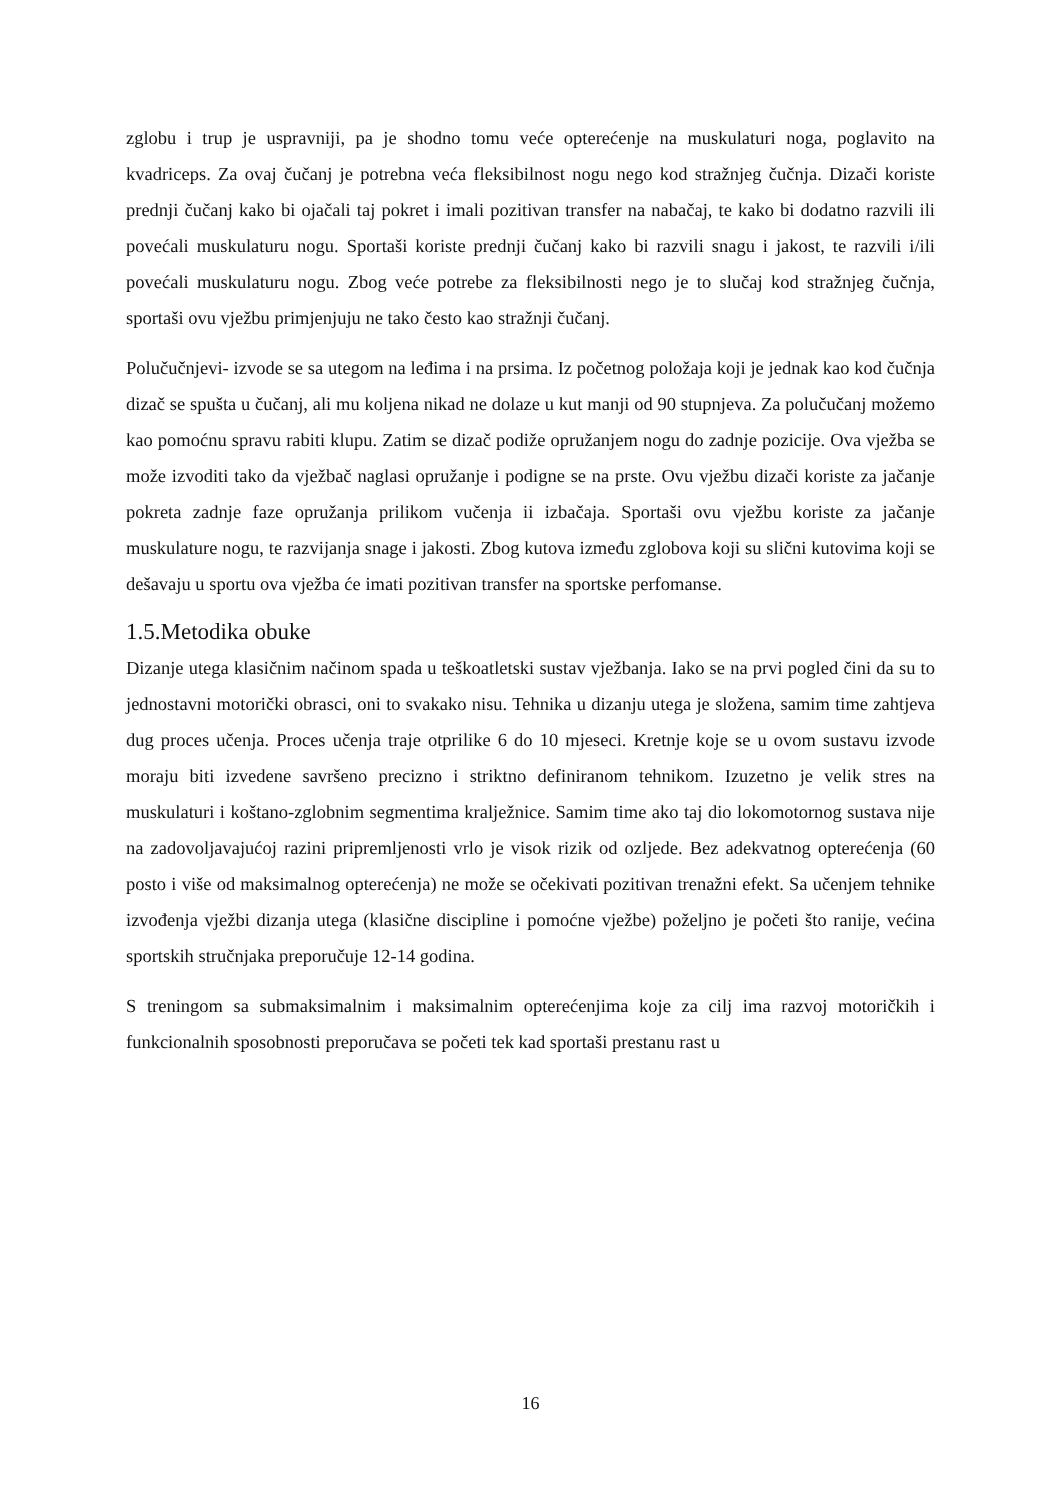zglobu i trup je uspravniji, pa je shodno tomu veće opterećenje na muskulaturi noga, poglavito na kvadriceps. Za ovaj čučanj je potrebna veća fleksibilnost nogu nego kod stražnjeg čučnja. Dizači koriste prednji čučanj kako bi ojačali taj pokret i imali pozitivan transfer na nabačaj, te kako bi dodatno razvili ili povećali muskulaturu nogu. Sportaši koriste prednji čučanj kako bi razvili snagu i jakost, te razvili i/ili povećali muskulaturu nogu. Zbog veće potrebe za fleksibilnosti nego je to slučaj kod stražnjeg čučnja, sportaši ovu vježbu primjenjuju ne tako često kao stražnji čučanj.
Polučučnjevi- izvode se sa utegom na leđima i na prsima. Iz početnog položaja koji je jednak kao kod čučnja dizač se spušta u čučanj, ali mu koljena nikad ne dolaze u kut manji od 90 stupnjeva. Za polučučanj možemo kao pomoćnu spravu rabiti klupu. Zatim se dizač podiže opružanjem nogu do zadnje pozicije. Ova vježba se može izvoditi tako da vježbač naglasi opružanje i podigne se na prste. Ovu vježbu dizači koriste za jačanje pokreta zadnje faze opružanja prilikom vučenja ii izbačaja. Sportaši ovu vježbu koriste za jačanje muskulature nogu, te razvijanja snage i jakosti. Zbog kutova između zglobova koji su slični kutovima koji se dešavaju u sportu ova vježba će imati pozitivan transfer na sportske perfomanse.
1.5.Metodika obuke
Dizanje utega klasičnim načinom spada u teškoatletski sustav vježbanja. Iako se na prvi pogled čini da su to jednostavni motorički obrasci, oni to svakako nisu. Tehnika u dizanju utega je složena, samim time zahtjeva dug proces učenja. Proces učenja traje otprilike 6 do 10 mjeseci. Kretnje koje se u ovom sustavu izvode moraju biti izvedene savršeno precizno i striktno definiranom tehnikom. Izuzetno je velik stres na muskulaturi i koštano-zglobnim segmentima kralježnice. Samim time ako taj dio lokomotornog sustava nije na zadovoljavajućoj razini pripremljenosti vrlo je visok rizik od ozljede. Bez adekvatnog opterećenja (60 posto i više od maksimalnog opterećenja) ne može se očekivati pozitivan trenažni efekt. Sa učenjem tehnike izvođenja vježbi dizanja utega (klasične discipline i pomoćne vježbe) poželjno je početi što ranije, većina sportskih stručnjaka preporučuje 12-14 godina.
S treningom sa submaksimalnim i maksimalnim opterećenjima koje za cilj ima razvoj motoričkih i funkcionalnih sposobnosti preporučava se početi tek kad sportaši prestanu rast u
16